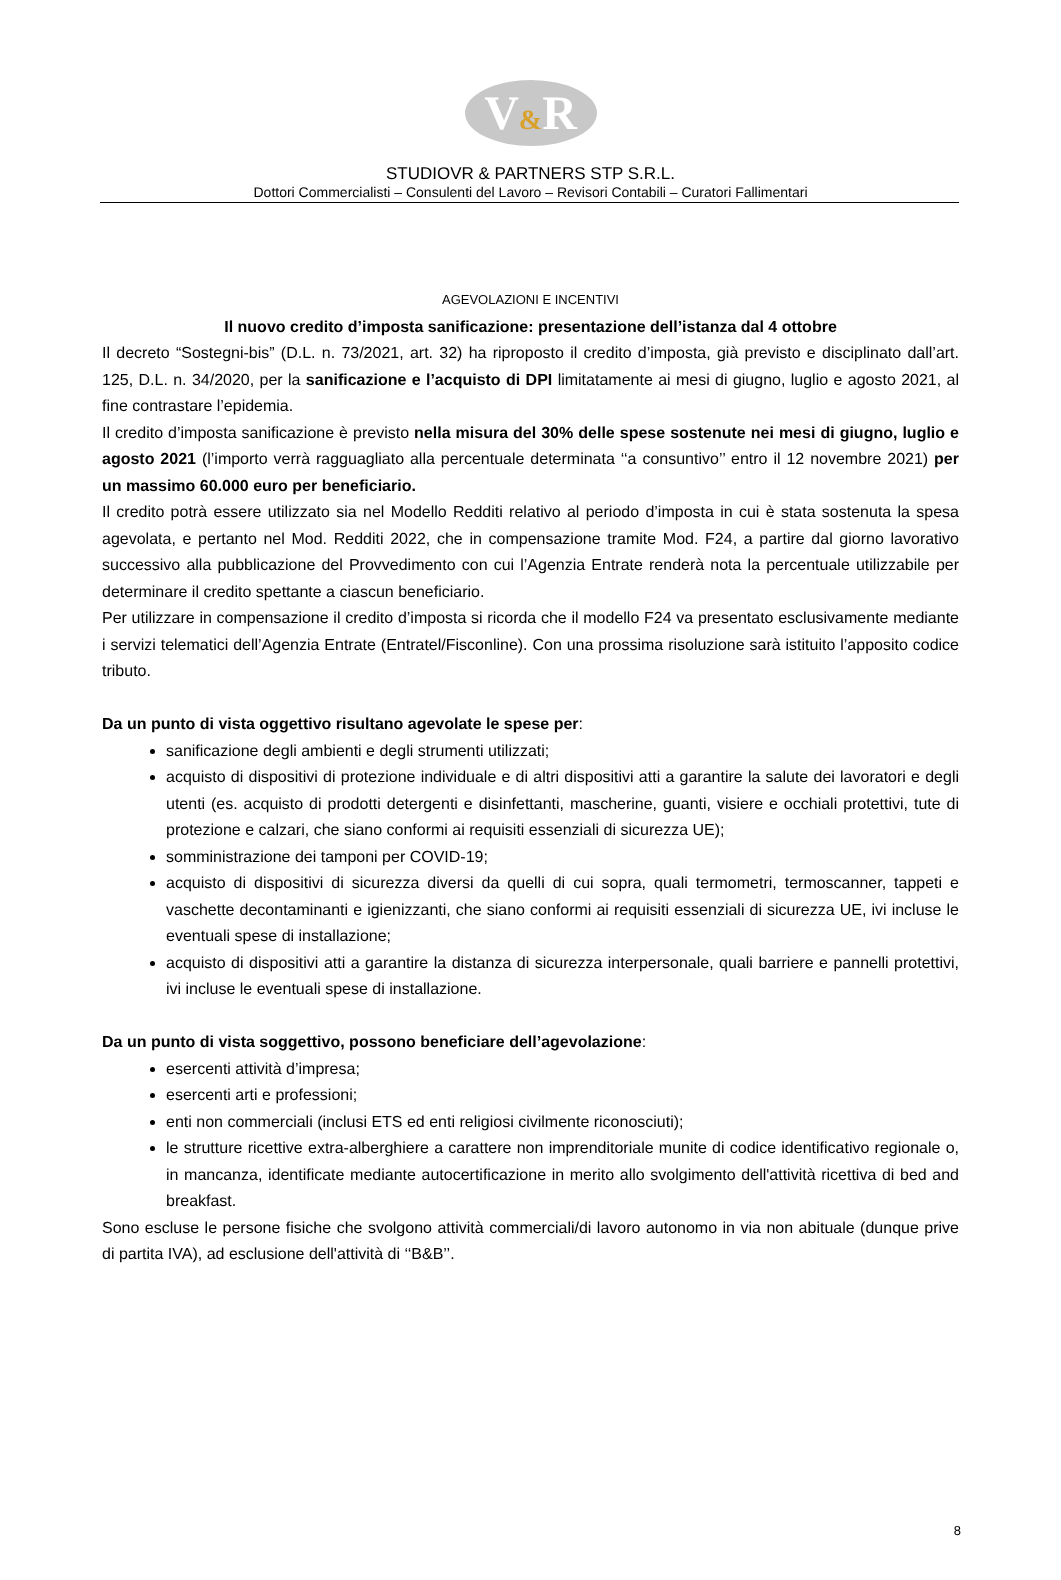V&R
STUDIOVR & PARTNERS STP S.R.L.
Dottori Commercialisti – Consulenti del Lavoro – Revisori Contabili – Curatori Fallimentari
AGEVOLAZIONI E INCENTIVI
Il nuovo credito d’imposta sanificazione: presentazione dell’istanza dal 4 ottobre
Il decreto “Sostegni-bis” (D.L. n. 73/2021, art. 32) ha riproposto il credito d’imposta, già previsto e disciplinato dall’art. 125, D.L. n. 34/2020, per la sanificazione e l’acquisto di DPI limitatamente ai mesi di giugno, luglio e agosto 2021, al fine contrastare l’epidemia.
Il credito d’imposta sanificazione è previsto nella misura del 30% delle spese sostenute nei mesi di giugno, luglio e agosto 2021 (l’importo verrà ragguagliato alla percentuale determinata ‘‘a consuntivo’’ entro il 12 novembre 2021) per un massimo 60.000 euro per beneficiario.
Il credito potrà essere utilizzato sia nel Modello Redditi relativo al periodo d’imposta in cui è stata sostenuta la spesa agevolata, e pertanto nel Mod. Redditi 2022, che in compensazione tramite Mod. F24, a partire dal giorno lavorativo successivo alla pubblicazione del Provvedimento con cui l’Agenzia Entrate renderà nota la percentuale utilizzabile per determinare il credito spettante a ciascun beneficiario.
Per utilizzare in compensazione il credito d’imposta si ricorda che il modello F24 va presentato esclusivamente mediante i servizi telematici dell’Agenzia Entrate (Entratel/Fisconline). Con una prossima risoluzione sarà istituito l’apposito codice tributo.
Da un punto di vista oggettivo risultano agevolate le spese per:
sanificazione degli ambienti e degli strumenti utilizzati;
acquisto di dispositivi di protezione individuale e di altri dispositivi atti a garantire la salute dei lavoratori e degli utenti (es. acquisto di prodotti detergenti e disinfettanti, mascherine, guanti, visiere e occhiali protettivi, tute di protezione e calzari, che siano conformi ai requisiti essenziali di sicurezza UE);
somministrazione dei tamponi per COVID-19;
acquisto di dispositivi di sicurezza diversi da quelli di cui sopra, quali termometri, termoscanner, tappeti e vaschette decontaminanti e igienizzanti, che siano conformi ai requisiti essenziali di sicurezza UE, ivi incluse le eventuali spese di installazione;
acquisto di dispositivi atti a garantire la distanza di sicurezza interpersonale, quali barriere e pannelli protettivi, ivi incluse le eventuali spese di installazione.
Da un punto di vista soggettivo, possono beneficiare dell’agevolazione:
esercenti attività d’impresa;
esercenti arti e professioni;
enti non commerciali (inclusi ETS ed enti religiosi civilmente riconosciuti);
le strutture ricettive extra-alberghiere a carattere non imprenditoriale munite di codice identificativo regionale o, in mancanza, identificate mediante autocertificazione in merito allo svolgimento dell'attività ricettiva di bed and breakfast.
Sono escluse le persone fisiche che svolgono attività commerciali/di lavoro autonomo in via non abituale (dunque prive di partita IVA), ad esclusione dell'attività di ‘‘B&B’’.
8